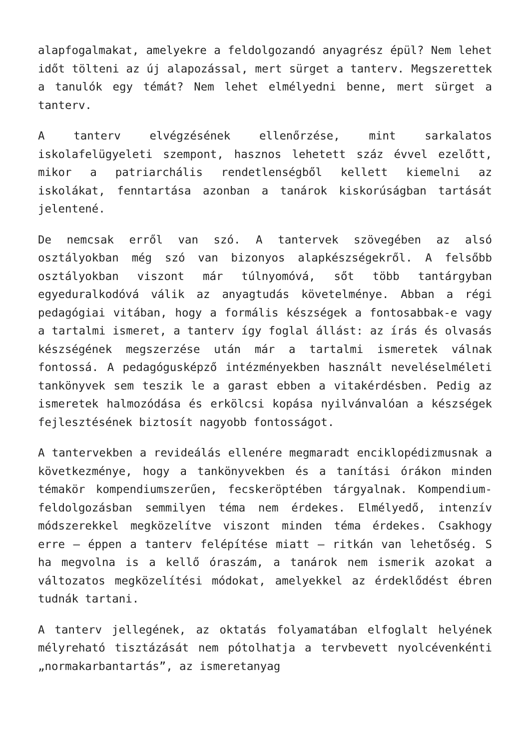alapfogalmakat, amelyekre a feldolgozandó anyagrész épül? Nem lehet időt tölteni az új alapozással, mert sürget a tanterv. Megszerettek a tanulók egy témát? Nem lehet elmélyedni benne, mert sürget a tanterv.
A tanterv elvégzésének ellenőrzése, mint sarkalatos iskolafelügyeleti szempont, hasznos lehetett száz évvel ezelőtt, mikor a patriarchális rendetlenségből kellett kiemelni az iskolákat, fenntartása azonban a tanárok kiskorúságban tartását jelentené.
De nemcsak erről van szó. A tantervek szövegében az alsó osztályokban még szó van bizonyos alapkészségekről. A felsőbb osztályokban viszont már túlnyomóvá, sőt több tantárgyban egyeduralkodóvá válik az anyagtudás követelménye. Abban a régi pedagógiai vitában, hogy a formális készségek a fontosabbak-e vagy a tartalmi ismeret, a tanterv így foglal állást: az írás és olvasás készségének megszerzése után már a tartalmi ismeretek válnak fontossá. A pedagógusképző intézményekben használt neveléselméleti tankönyvek sem teszik le a garast ebben a vitakérdésben. Pedig az ismeretek halmozódása és erkölcsi kopása nyilvánvalóan a készségek fejlesztésének biztosít nagyobb fontosságot.
A tantervekben a revideálás ellenére megmaradt enciklopédizmusnak a következménye, hogy a tankönyvekben és a tanítási órákon minden témakör kompendiumszerűen, fecskeröptében tárgyalnak. Kompendium-feldolgozásban semmilyen téma nem érdekes. Elmélyedő, intenzív módszerekkel megközelítve viszont minden téma érdekes. Csakhogy erre – éppen a tanterv felépítése miatt – ritkán van lehetőség. S ha megvolna is a kellő óraszám, a tanárok nem ismerik azokat a változatos megközelítési módokat, amelyekkel az érdeklődést ébren tudnák tartani.
A tanterv jellegének, az oktatás folyamatában elfoglalt helyének mélyreható tisztázását nem pótolhatja a tervbevett nyolcévenkénti „normakarbantartás”, az ismeretanyag